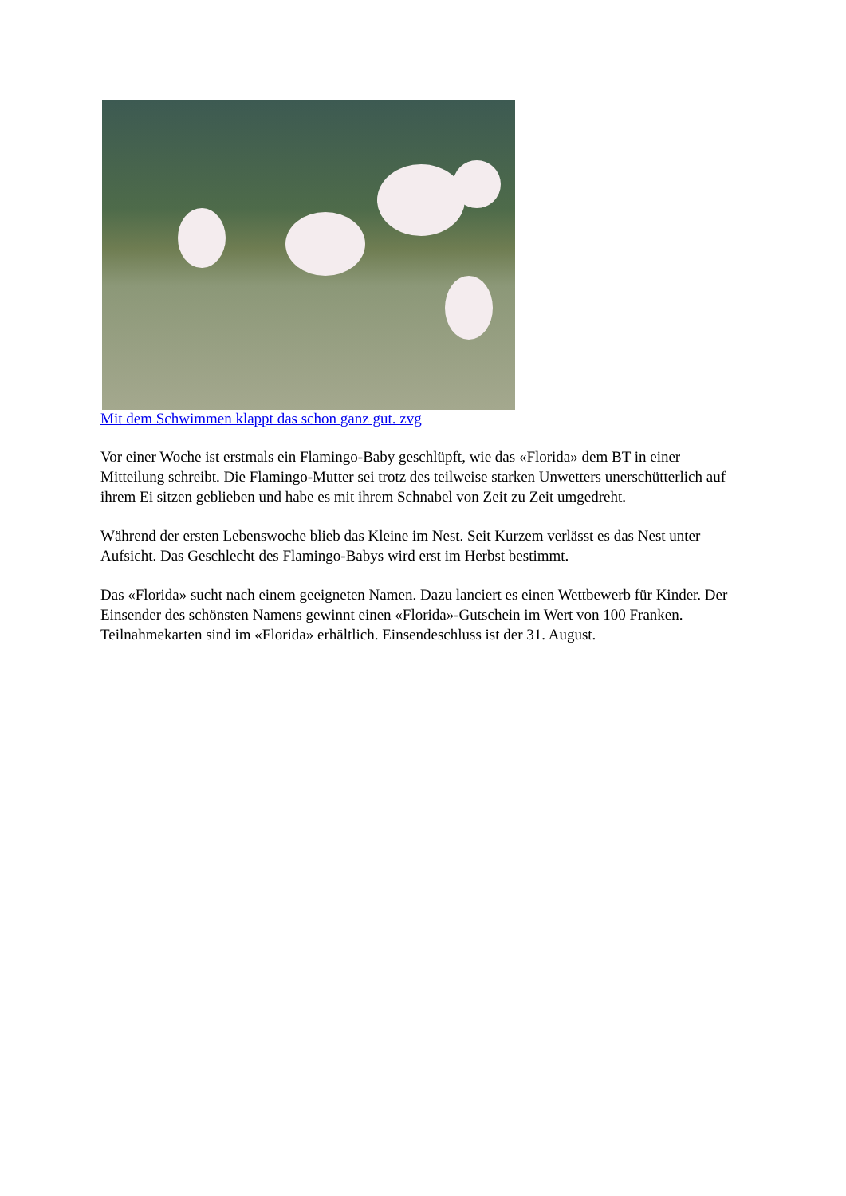Mit dem Schwimmen klappt das schon ganz gut. zvg
Vor einer Woche ist erstmals ein Flamingo-Baby geschlüpft, wie das «Florida» dem BT in einer Mitteilung schreibt. Die Flamingo-Mutter sei trotz des teilweise starken Unwetters unerschütterlich auf ihrem Ei sitzen geblieben und habe es mit ihrem Schnabel von Zeit zu Zeit umgedreht.
Während der ersten Lebenswoche blieb das Kleine im Nest. Seit Kurzem verlässt es das Nest unter Aufsicht. Das Geschlecht des Flamingo-Babys wird erst im Herbst bestimmt.
Das «Florida» sucht nach einem geeigneten Namen. Dazu lanciert es einen Wettbewerb für Kinder. Der Einsender des schönsten Namens gewinnt einen «Florida»-Gutschein im Wert von 100 Franken. Teilnahmekarten sind im «Florida» erhältlich. Einsendeschluss ist der 31. August.